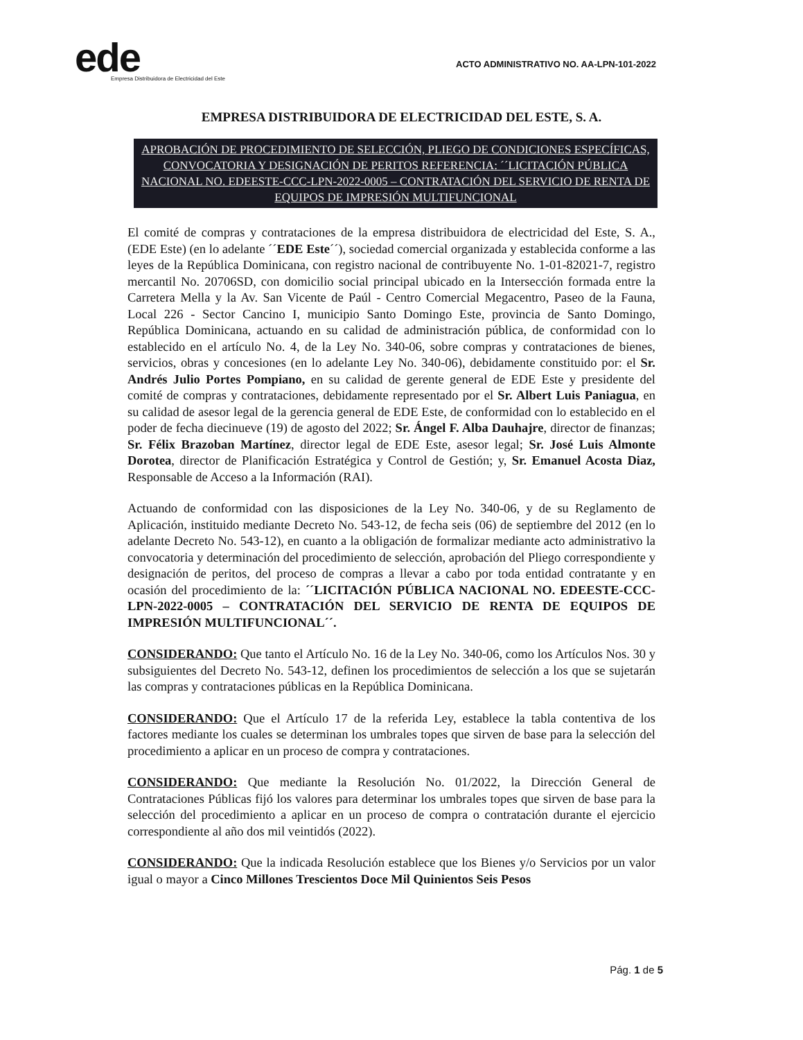ede
Empresa Distribuidora de Electricidad del Este
ACTO ADMINISTRATIVO NO. AA-LPN-101-2022
EMPRESA DISTRIBUIDORA DE ELECTRICIDAD DEL ESTE, S. A.
APROBACIÓN DE PROCEDIMIENTO DE SELECCIÓN, PLIEGO DE CONDICIONES ESPECÍFICAS, CONVOCATORIA Y DESIGNACIÓN DE PERITOS REFERENCIA: ´´LICITACIÓN PÚBLICA NACIONAL NO. EDEESTE-CCC-LPN-2022-0005 – CONTRATACIÓN DEL SERVICIO DE RENTA DE EQUIPOS DE IMPRESIÓN MULTIFUNCIONAL
El comité de compras y contrataciones de la empresa distribuidora de electricidad del Este, S. A., (EDE Este) (en lo adelante ´´EDE Este´´), sociedad comercial organizada y establecida conforme a las leyes de la República Dominicana, con registro nacional de contribuyente No. 1-01-82021-7, registro mercantil No. 20706SD, con domicilio social principal ubicado en la Intersección formada entre la Carretera Mella y la Av. San Vicente de Paúl - Centro Comercial Megacentro, Paseo de la Fauna, Local 226 - Sector Cancino I, municipio Santo Domingo Este, provincia de Santo Domingo, República Dominicana, actuando en su calidad de administración pública, de conformidad con lo establecido en el artículo No. 4, de la Ley No. 340-06, sobre compras y contrataciones de bienes, servicios, obras y concesiones (en lo adelante Ley No. 340-06), debidamente constituido por: el Sr. Andrés Julio Portes Pompiano, en su calidad de gerente general de EDE Este y presidente del comité de compras y contrataciones, debidamente representado por el Sr. Albert Luis Paniagua, en su calidad de asesor legal de la gerencia general de EDE Este, de conformidad con lo establecido en el poder de fecha diecinueve (19) de agosto del 2022; Sr. Ángel F. Alba Dauhajre, director de finanzas; Sr. Félix Brazoban Martínez, director legal de EDE Este, asesor legal; Sr. José Luis Almonte Dorotea, director de Planificación Estratégica y Control de Gestión; y, Sr. Emanuel Acosta Diaz, Responsable de Acceso a la Información (RAI).
Actuando de conformidad con las disposiciones de la Ley No. 340-06, y de su Reglamento de Aplicación, instituido mediante Decreto No. 543-12, de fecha seis (06) de septiembre del 2012 (en lo adelante Decreto No. 543-12), en cuanto a la obligación de formalizar mediante acto administrativo la convocatoria y determinación del procedimiento de selección, aprobación del Pliego correspondiente y designación de peritos, del proceso de compras a llevar a cabo por toda entidad contratante y en ocasión del procedimiento de la: ´´LICITACIÓN PÚBLICA NACIONAL NO. EDEESTE-CCC-LPN-2022-0005 – CONTRATACIÓN DEL SERVICIO DE RENTA DE EQUIPOS DE IMPRESIÓN MULTIFUNCIONAL´´.
CONSIDERANDO: Que tanto el Artículo No. 16 de la Ley No. 340-06, como los Artículos Nos. 30 y subsiguientes del Decreto No. 543-12, definen los procedimientos de selección a los que se sujetarán las compras y contrataciones públicas en la República Dominicana.
CONSIDERANDO: Que el Artículo 17 de la referida Ley, establece la tabla contentiva de los factores mediante los cuales se determinan los umbrales topes que sirven de base para la selección del procedimiento a aplicar en un proceso de compra y contrataciones.
CONSIDERANDO: Que mediante la Resolución No. 01/2022, la Dirección General de Contrataciones Públicas fijó los valores para determinar los umbrales topes que sirven de base para la selección del procedimiento a aplicar en un proceso de compra o contratación durante el ejercicio correspondiente al año dos mil veintidós (2022).
CONSIDERANDO: Que la indicada Resolución establece que los Bienes y/o Servicios por un valor igual o mayor a Cinco Millones Trescientos Doce Mil Quinientos Seis Pesos
Pág. 1 de 5